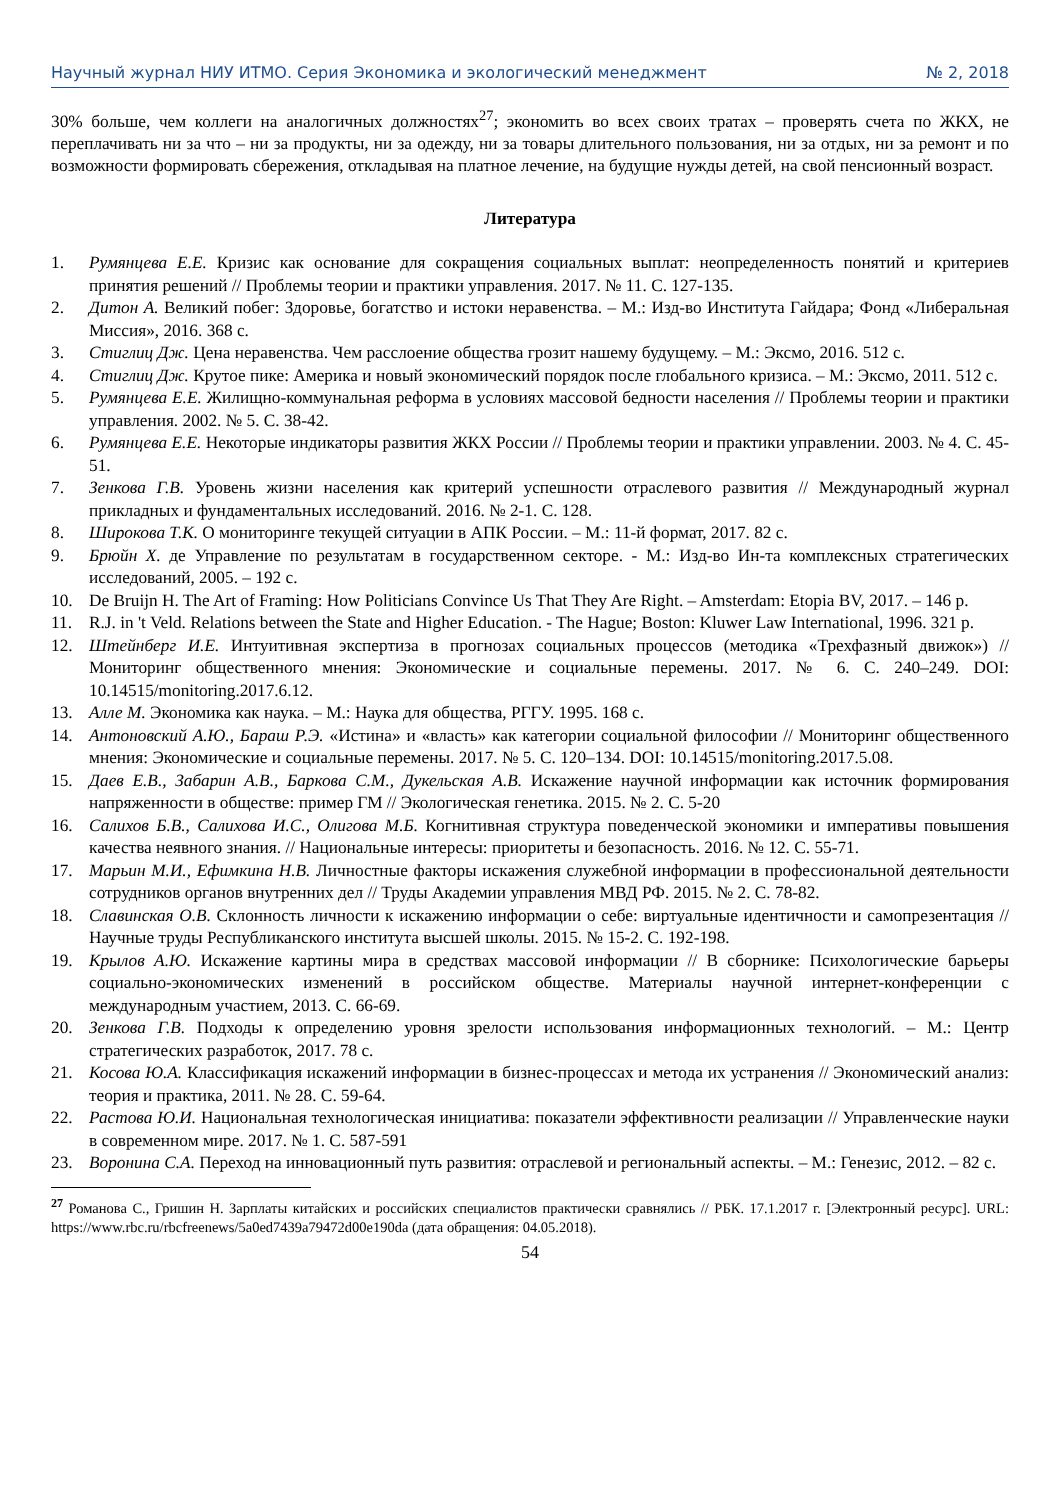Научный журнал НИУ ИТМО. Серия Экономика и экологический менеджмент № 2, 2018
30% больше, чем коллеги на аналогичных должностях<sup>27</sup>; экономить во всех своих тратах – проверять счета по ЖКХ, не переплачивать ни за что – ни за продукты, ни за одежду, ни за товары длительного пользования, ни за отдых, ни за ремонт и по возможности формировать сбережения, откладывая на платное лечение, на будущие нужды детей, на свой пенсионный возраст.
Литература
1. Румянцева Е.Е. Кризис как основание для сокращения социальных выплат: неопределенность понятий и критериев принятия решений // Проблемы теории и практики управления. 2017. № 11. С. 127-135.
2. Дитон А. Великий побег: Здоровье, богатство и истоки неравенства. – М.: Изд-во Института Гайдара; Фонд «Либеральная Миссия», 2016. 368 с.
3. Стиглиц Дж. Цена неравенства. Чем расслоение общества грозит нашему будущему. – М.: Эксмо, 2016. 512 с.
4. Стиглиц Дж. Крутое пике: Америка и новый экономический порядок после глобального кризиса. – М.: Эксмо, 2011. 512 с.
5. Румянцева Е.Е. Жилищно-коммунальная реформа в условиях массовой бедности населения // Проблемы теории и практики управления. 2002. № 5. С. 38-42.
6. Румянцева Е.Е. Некоторые индикаторы развития ЖКХ России // Проблемы теории и практики управлении. 2003. № 4. С. 45-51.
7. Зенкова Г.В. Уровень жизни населения как критерий успешности отраслевого развития // Международный журнал прикладных и фундаментальных исследований. 2016. № 2-1. С. 128.
8. Широкова Т.К. О мониторинге текущей ситуации в АПК России. – М.: 11-й формат, 2017. 82 с.
9. Брюйн Х. де Управление по результатам в государственном секторе. - М.: Изд-во Ин-та комплексных стратегических исследований, 2005. – 192 с.
10. De Bruijn H. The Art of Framing: How Politicians Convince Us That They Are Right. – Amsterdam: Etopia BV, 2017. – 146 p.
11. R.J. in 't Veld. Relations between the State and Higher Education. - The Hague; Boston: Kluwer Law International, 1996. 321 p.
12. Штейнберг И.Е. Интуитивная экспертиза в прогнозах социальных процессов (методика «Трехфазный движок») // Мониторинг общественного мнения: Экономические и социальные перемены. 2017. № 6. С. 240–249. DOI: 10.14515/monitoring.2017.6.12.
13. Алле М. Экономика как наука. – М.: Наука для общества, РГГУ. 1995. 168 с.
14. Антоновский А.Ю., Бараш Р.Э. «Истина» и «власть» как категории социальной философии // Мониторинг общественного мнения: Экономические и социальные перемены. 2017. № 5. С. 120–134. DOI: 10.14515/monitoring.2017.5.08.
15. Даев Е.В., Забарин А.В., Баркова С.М., Дукельская А.В. Искажение научной информации как источник формирования напряженности в обществе: пример ГМ // Экологическая генетика. 2015. № 2. С. 5-20
16. Салихов Б.В., Салихова И.С., Олигова М.Б. Когнитивная структура поведенческой экономики и императивы повышения качества неявного знания. // Национальные интересы: приоритеты и безопасность. 2016. № 12. С. 55-71.
17. Марьин М.И., Ефимкина Н.В. Личностные факторы искажения служебной информации в профессиональной деятельности сотрудников органов внутренних дел // Труды Академии управления МВД РФ. 2015. № 2. С. 78-82.
18. Славинская О.В. Склонность личности к искажению информации о себе: виртуальные идентичности и самопрезентация // Научные труды Республиканского института высшей школы. 2015. № 15-2. С. 192-198.
19. Крылов А.Ю. Искажение картины мира в средствах массовой информации // В сборнике: Психологические барьеры социально-экономических изменений в российском обществе. Материалы научной интернет-конференции с международным участием, 2013. С. 66-69.
20. Зенкова Г.В. Подходы к определению уровня зрелости использования информационных технологий. – М.: Центр стратегических разработок, 2017. 78 с.
21. Косова Ю.А. Классификация искажений информации в бизнес-процессах и метода их устранения // Экономический анализ: теория и практика, 2011. № 28. С. 59-64.
22. Растова Ю.И. Национальная технологическая инициатива: показатели эффективности реализации // Управленческие науки в современном мире. 2017. № 1. С. 587-591
23. Воронина С.А. Переход на инновационный путь развития: отраслевой и региональный аспекты. – М.: Генезис, 2012. – 82 с.
<sup>27</sup> Романова С., Гришин Н. Зарплаты китайских и российских специалистов практически сравнялись // РБК. 17.1.2017 г. [Электронный ресурс]. URL: https://www.rbc.ru/rbcfreenews/5a0ed7439a79472d00e190da (дата обращения: 04.05.2018).
54